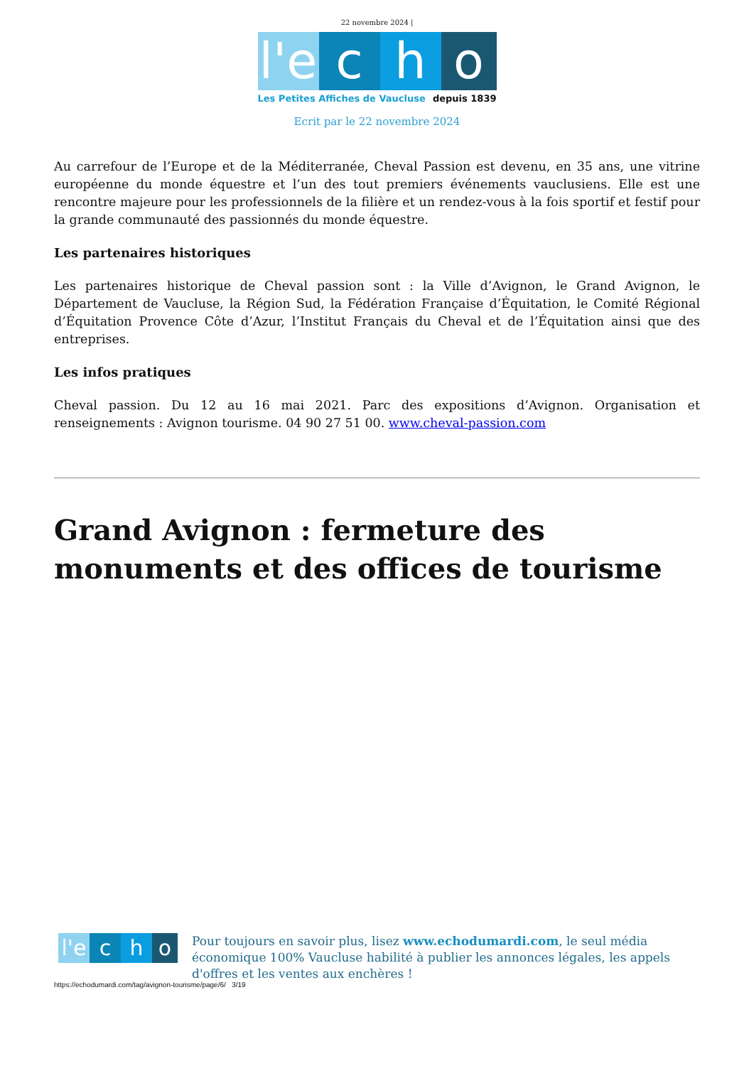22 novembre 2024 |
l'e
c h o
Les Petites Affiches de Vaucluse depuis 1839
Ecrit par le 22 novembre 2024
Au carrefour de l’Europe et de la Méditerranée, Cheval Passion est devenu, en 35 ans, une vitrine européenne du monde équestre et l’un des tout premiers événements vauclusiens. Elle est une rencontre majeure pour les professionnels de la filière et un rendez-vous à la fois sportif et festif pour la grande communauté des passionnés du monde équestre.
Les partenaires historiques
Les partenaires historique de Cheval passion sont : la Ville d’Avignon, le Grand Avignon, le Département de Vaucluse, la Région Sud, la Fédération Française d’Équitation, le Comité Régional d’Équitation Provence Côte d’Azur, l’Institut Français du Cheval et de l’Équitation ainsi que des entreprises.
Les infos pratiques
Cheval passion. Du 12 au 16 mai 2021. Parc des expositions d’Avignon. Organisation et renseignements : Avignon tourisme. 04 90 27 51 00. www.cheval-passion.com
Grand Avignon : fermeture des monuments et des offices de tourisme
l'e
c h o
Pour toujours en savoir plus, lisez www.echodumardi.com, le seul média économique 100% Vaucluse habilité à publier les annonces légales, les appels d'offres et les ventes aux enchères !
https://echodumardi.com/tag/avignon-tourisme/page/6/ 3/19